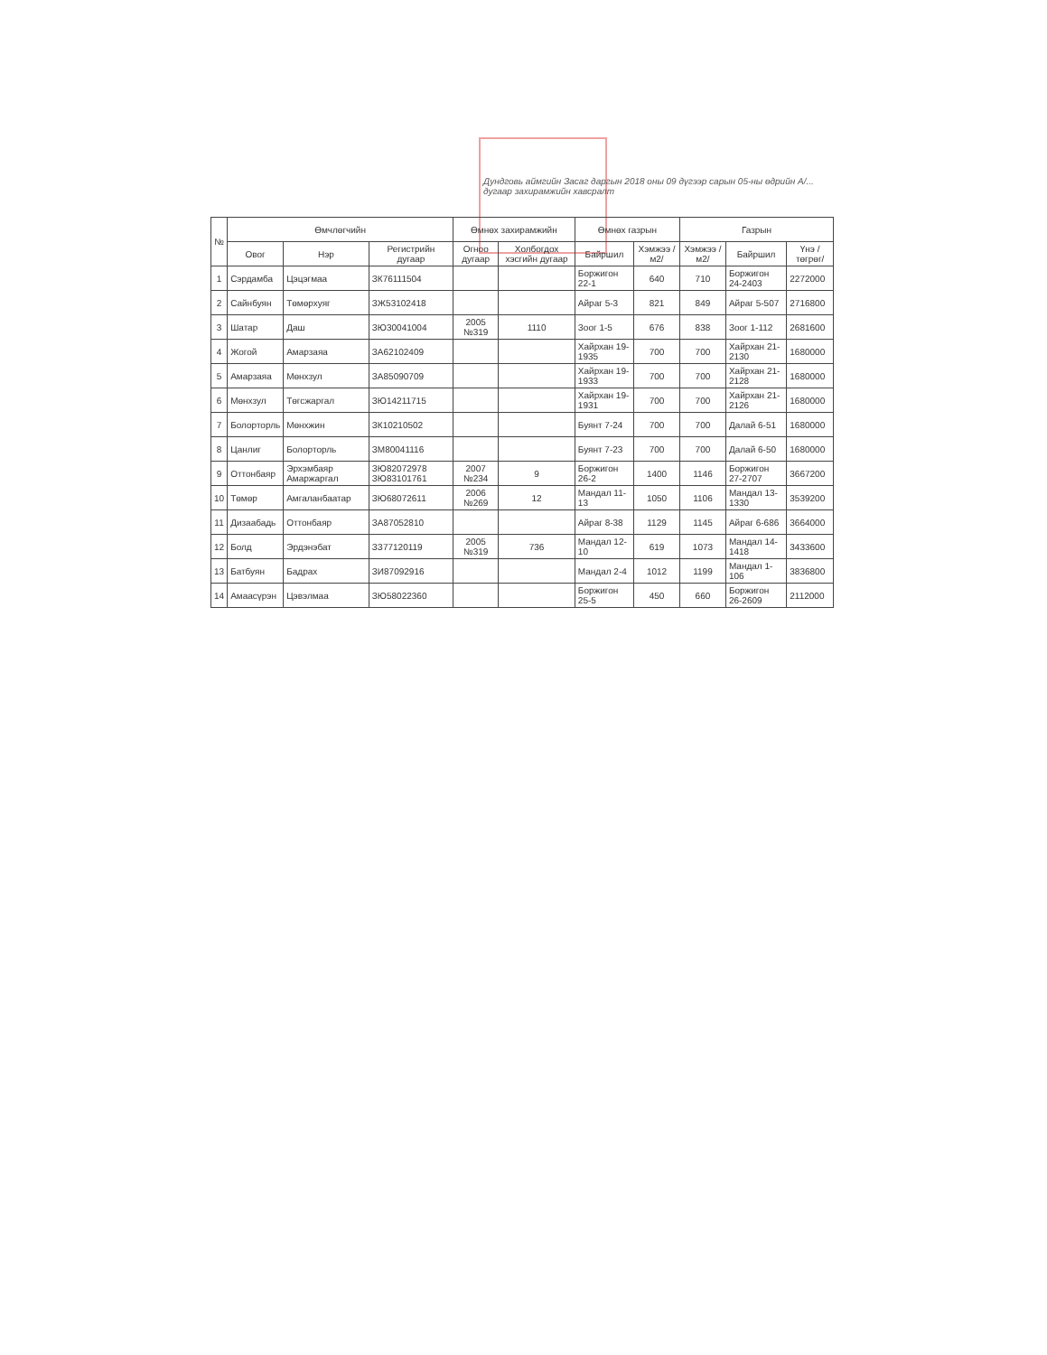Дундговь аймгийн Засаг даргын 2018 оны 09 дүгээр сарын 05-ны өдрийн А/... дугаар захирамжийн хавсралт
| № | Өмчлөгчийн | | | Өмнөх захирамжийн | | Өмнөх газрын | | Газрын | | |
| --- | --- | --- | --- | --- | --- | --- | --- | --- | --- | --- |
| | Овог | Нэр | Регистрийн дугаар | Огноо дугаар | Холбогдох хэсгийн дугаар | Байршил | Хэмжээ /м2/ | Хэмжээ /м2/ | Байршил | Үнэ /төгрөг/ |
| 1 | Сэрдамба | Цэцэгмаа | ЗК76111504 | | | Боржигон 22-1 | 640 | 710 | Боржигон 24-2403 | 2272000 |
| 2 | Сайнбуян | Төмөрхуяг | ЗЖ53102418 | | | Айраг 5-3 | 821 | 849 | Айраг 5-507 | 2716800 |
| 3 | Шатар | Даш | ЗЮ30041004 | 2005 №319 | 1110 | Зоог 1-5 | 676 | 838 | Зоог 1-112 | 2681600 |
| 4 | Жогой | Амарзаяа | ЗА62102409 | | | Хайрхан 19-1935 | 700 | 700 | Хайрхан 21-2130 | 1680000 |
| 5 | Амарзаяа | Мөнхзул | ЗА85090709 | | | Хайрхан 19-1933 | 700 | 700 | Хайрхан 21-2128 | 1680000 |
| 6 | Мөнхзул | Төгсжаргал | ЗЮ14211715 | | | Хайрхан 19-1931 | 700 | 700 | Хайрхан 21-2126 | 1680000 |
| 7 | Болорторль | Мөнхжин | ЗК10210502 | | | Буянт 7-24 | 700 | 700 | Далай 6-51 | 1680000 |
| 8 | Цанлиг | Болорторль | ЗМ80041116 | | | Буянт 7-23 | 700 | 700 | Далай 6-50 | 1680000 |
| 9 | Оттонбаяр | Эрхэмбаяр Амаржаргал | ЗЮ82072978 ЗЮ83101761 | 2007 №234 | 9 | Боржигон 26-2 | 1400 | 1146 | Боржигон 27-2707 | 3667200 |
| 10 | Төмөр | Амгаланбаатар | ЗЮ68072611 | 2006 №269 | 12 | Мандал 11-13 | 1050 | 1106 | Мандал 13-1330 | 3539200 |
| 11 | Дизаабадь | Оттонбаяр | ЗА87052810 | | | Айраг 8-38 | 1129 | 1145 | Айраг 6-686 | 3664000 |
| 12 | Болд | Эрдэнэбат | ЗЗ77120119 | 2005 №319 | 736 | Мандал 12-10 | 619 | 1073 | Мандал 14-1418 | 3433600 |
| 13 | Батбуян | Бадрах | ЗИ87092916 | | | Мандал 2-4 | 1012 | 1199 | Мандал 1-106 | 3836800 |
| 14 | Амаасүрэн | Цэвэлмаа | ЗЮ58022360 | | | Боржигон 25-5 | 450 | 660 | Боржигон 26-2609 | 2112000 |